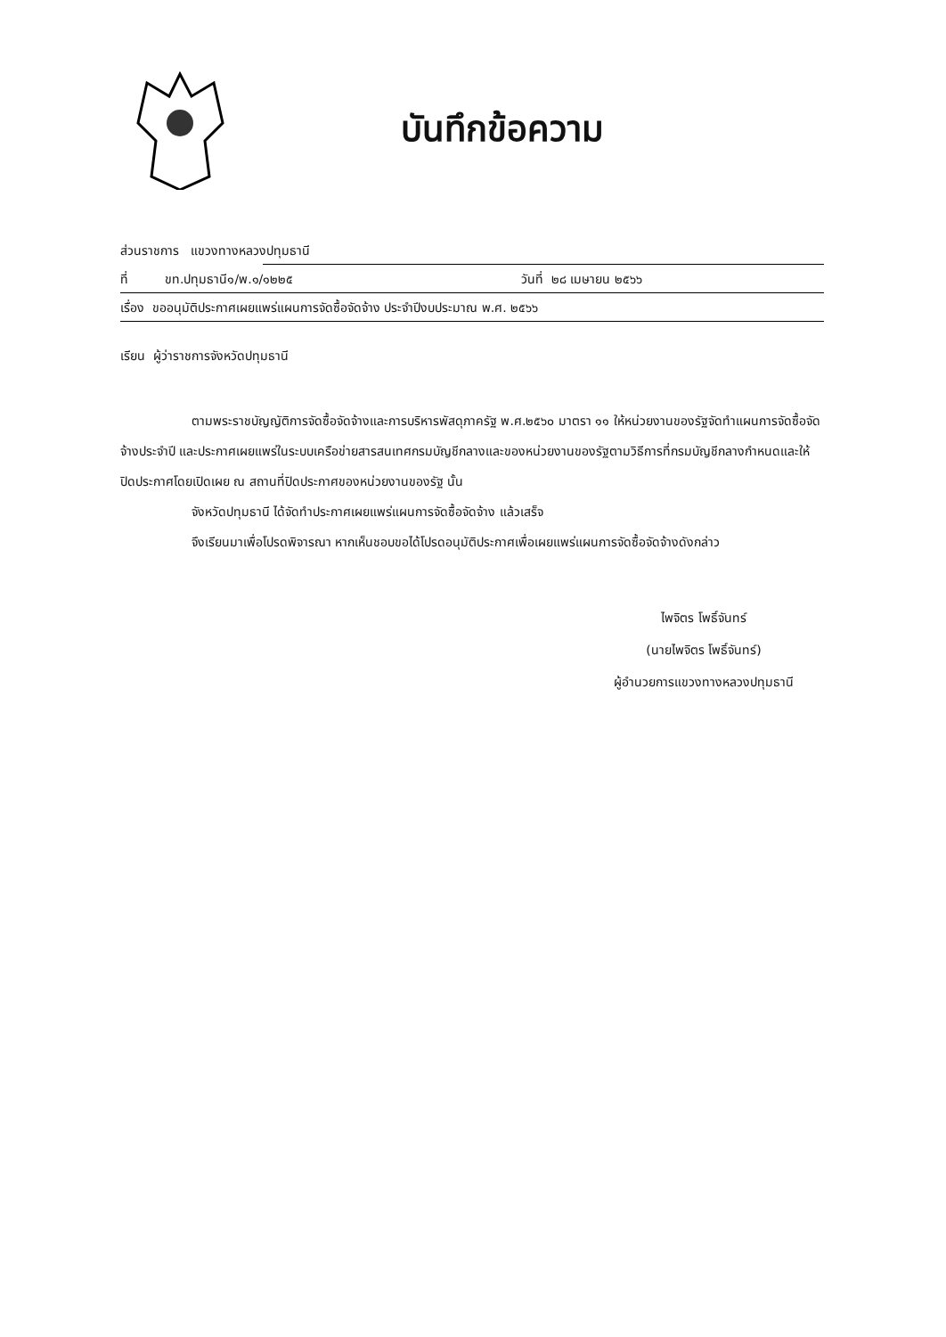บันทึกข้อความ
ส่วนราชการ แขวงทางหลวงปทุมธานี
ที่ ขท.ปทุมธานี๑/พ.๑/๑๒๒๕ วันที่ ๒๘ เมษายน ๒๕๖๖
เรื่อง ขออนุมัติประกาศเผยแพร่แผนการจัดซื้อจัดจ้าง ประจำปีงบประมาณ พ.ศ. ๒๕๖๖
เรียน ผู้ว่าราชการจังหวัดปทุมธานี
ตามพระราชบัญญัติการจัดซื้อจัดจ้างและการบริหารพัสดุภาครัฐ พ.ศ.๒๕๖๐ มาตรา ๑๑ ให้หน่วยงานของรัฐจัดทำแผนการจัดซื้อจัดจ้างประจำปี และประกาศเผยแพร่ในระบบเครือข่ายสารสนเทศกรมบัญชีกลางและของหน่วยงานของรัฐตามวิธีการที่กรมบัญชีกลางกำหนดและให้ปิดประกาศโดยเปิดเผย ณ สถานที่ปิดประกาศของหน่วยงานของรัฐ นั้น
จังหวัดปทุมธานี ได้จัดทำประกาศเผยแพร่แผนการจัดซื้อจัดจ้าง แล้วเสร็จ
จึงเรียนมาเพื่อโปรดพิจารณา หากเห็นชอบขอได้โปรดอนุมัติประกาศเพื่อเผยแพร่แผนการจัดซื้อจัดจ้างดังกล่าว
ไพจิตร โพธิ์จันทร์
(นายไพจิตร โพธิ์จันทร์)
ผู้อำนวยการแขวงทางหลวงปทุมธานี